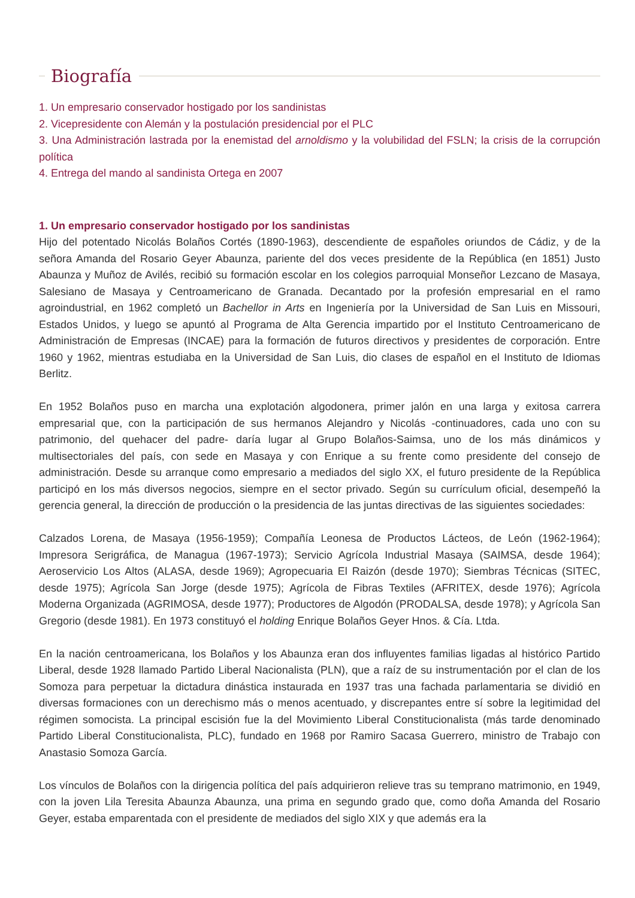Biografía
1. Un empresario conservador hostigado por los sandinistas
2. Vicepresidente con Alemán y la postulación presidencial por el PLC
3. Una Administración lastrada por la enemistad del arnoldismo y la volubilidad del FSLN; la crisis de la corrupción política
4. Entrega del mando al sandinista Ortega en 2007
1. Un empresario conservador hostigado por los sandinistas
Hijo del potentado Nicolás Bolaños Cortés (1890-1963), descendiente de españoles oriundos de Cádiz, y de la señora Amanda del Rosario Geyer Abaunza, pariente del dos veces presidente de la República (en 1851) Justo Abaunza y Muñoz de Avilés, recibió su formación escolar en los colegios parroquial Monseñor Lezcano de Masaya, Salesiano de Masaya y Centroamericano de Granada. Decantado por la profesión empresarial en el ramo agroindustrial, en 1962 completó un Bachellor in Arts en Ingeniería por la Universidad de San Luis en Missouri, Estados Unidos, y luego se apuntó al Programa de Alta Gerencia impartido por el Instituto Centroamericano de Administración de Empresas (INCAE) para la formación de futuros directivos y presidentes de corporación. Entre 1960 y 1962, mientras estudiaba en la Universidad de San Luis, dio clases de español en el Instituto de Idiomas Berlitz.
En 1952 Bolaños puso en marcha una explotación algodonera, primer jalón en una larga y exitosa carrera empresarial que, con la participación de sus hermanos Alejandro y Nicolás -continuadores, cada uno con su patrimonio, del quehacer del padre- daría lugar al Grupo Bolaños-Saimsa, uno de los más dinámicos y multisectoriales del país, con sede en Masaya y con Enrique a su frente como presidente del consejo de administración. Desde su arranque como empresario a mediados del siglo XX, el futuro presidente de la República participó en los más diversos negocios, siempre en el sector privado. Según su currículum oficial, desempeñó la gerencia general, la dirección de producción o la presidencia de las juntas directivas de las siguientes sociedades:
Calzados Lorena, de Masaya (1956-1959); Compañía Leonesa de Productos Lácteos, de León (1962-1964); Impresora Serigráfica, de Managua (1967-1973); Servicio Agrícola Industrial Masaya (SAIMSA, desde 1964); Aeroservicio Los Altos (ALASA, desde 1969); Agropecuaria El Raizón (desde 1970); Siembras Técnicas (SITEC, desde 1975); Agrícola San Jorge (desde 1975); Agrícola de Fibras Textiles (AFRITEX, desde 1976); Agrícola Moderna Organizada (AGRIMOSA, desde 1977); Productores de Algodón (PRODALSA, desde 1978); y Agrícola San Gregorio (desde 1981). En 1973 constituyó el holding Enrique Bolaños Geyer Hnos. & Cía. Ltda.
En la nación centroamericana, los Bolaños y los Abaunza eran dos influyentes familias ligadas al histórico Partido Liberal, desde 1928 llamado Partido Liberal Nacionalista (PLN), que a raíz de su instrumentación por el clan de los Somoza para perpetuar la dictadura dinástica instaurada en 1937 tras una fachada parlamentaria se dividió en diversas formaciones con un derechismo más o menos acentuado, y discrepantes entre sí sobre la legitimidad del régimen somocista. La principal escisión fue la del Movimiento Liberal Constitucionalista (más tarde denominado Partido Liberal Constitucionalista, PLC), fundado en 1968 por Ramiro Sacasa Guerrero, ministro de Trabajo con Anastasio Somoza García.
Los vínculos de Bolaños con la dirigencia política del país adquirieron relieve tras su temprano matrimonio, en 1949, con la joven Lila Teresita Abaunza Abaunza, una prima en segundo grado que, como doña Amanda del Rosario Geyer, estaba emparentada con el presidente de mediados del siglo XIX y que además era la